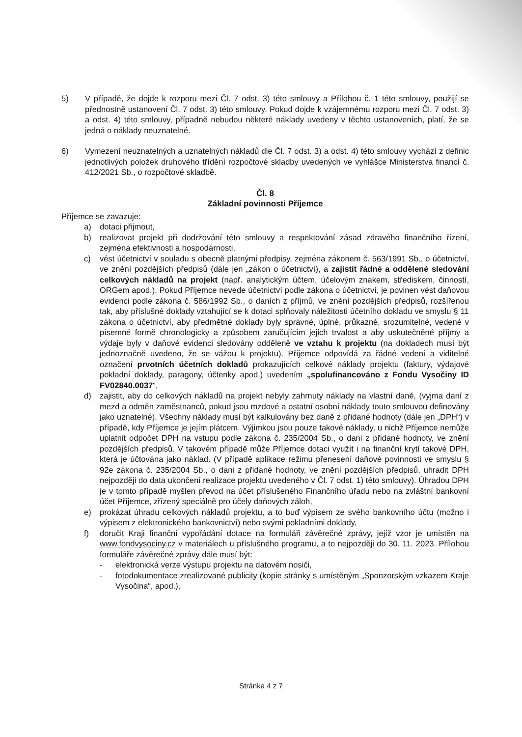5) V případě, že dojde k rozporu mezi Čl. 7 odst. 3) této smlouvy a Přílohou č. 1 této smlouvy, použijí se přednostně ustanovení Čl. 7 odst. 3) této smlouvy. Pokud dojde k vzájemnému rozporu mezi Čl. 7 odst. 3) a odst. 4) této smlouvy, případně nebudou některé náklady uvedeny v těchto ustanoveních, platí, že se jedná o náklady neuznatelné.
6) Vymezení neuznatelných a uznatelných nákladů dle Čl. 7 odst. 3) a odst. 4) této smlouvy vychází z definic jednotlivých položek druhového třídění rozpočtové skladby uvedených ve vyhlášce Ministerstva financí č. 412/2021 Sb., o rozpočtové skladbě.
Čl. 8
Základní povinnosti Příjemce
Příjemce se zavazuje:
a) dotaci přijmout,
b) realizovat projekt při dodržování této smlouvy a respektování zásad zdravého finančního řízení, zejména efektivnosti a hospodárnosti,
c) vést účetnictví v souladu s obecně platnými předpisy, zejména zákonem č. 563/1991 Sb., o účetnictví, ve znění pozdějších předpisů (dále jen „zákon o účetnictví), a zajistit řádné a oddělené sledování celkových nákladů na projekt (např. analytickým účtem, účelovým znakem, střediskem, činností, ORGem apod.). Pokud Příjemce nevede účetnictví podle zákona o účetnictví, je povinen vést daňovou evidenci podle zákona č. 586/1992 Sb., o daních z příjmů, ve znění pozdějších předpisů, rozšířenou tak, aby příslušné doklady vztahující se k dotaci splňovaly náležitosti účetního dokladu ve smyslu § 11 zákona o účetnictví, aby předmětné doklady byly správné, úplné, průkazné, srozumitelné, vedené v písemné formě chronologicky a způsobem zaručujícím jejich trvalost a aby uskutečněné příjmy a výdaje byly v daňové evidenci sledovány odděleně ve vztahu k projektu (na dokladech musí být jednoznačně uvedeno, že se vážou k projektu). Příjemce odpovídá za řádné vedení a viditelné označení prvotních účetních dokladů prokazujících celkové náklady projektu (faktury, výdajové pokladní doklady, paragony, účtenky apod.) uvedením „spolufinancováno z Fondu Vysočiny ID FV02840.0037“,
d) zajistit, aby do celkových nákladů na projekt nebyly zahrnuty náklady na vlastní daně, (vyjma daní z mezd a odměn zaměstnanců, pokud jsou mzdové a ostatní osobní náklady touto smlouvou definovány jako uznatelné). Všechny náklady musí být kalkulovány bez daně z přidané hodnoty (dále jen „DPH“) v případě, kdy Příjemce je jejím plátcem. Výjimkou jsou pouze takové náklady, u nichž Příjemce nemůže uplatnit odpočet DPH na vstupu podle zákona č. 235/2004 Sb., o dani z přidané hodnoty, ve znění pozdějších předpisů. V takovém případě může Příjemce dotaci využít i na finanční krytí takové DPH, která je účtována jako náklad. (V případě aplikace režimu přenesení daňové povinnosti ve smyslu § 92e zákona č. 235/2004 Sb., o dani z přidané hodnoty, ve znění pozdějších předpisů, uhradit DPH nejpozději do data ukončení realizace projektu uvedeného v Čl. 7 odst. 1) této smlouvy). Úhradou DPH je v tomto případě myšlen převod na účet příslušeného Finančního úřadu nebo na zvláštní bankovní účet Příjemce, zřízený speciálně pro účely daňových záloh,
e) prokázat úhradu celkových nákladů projektu, a to buď výpisem ze svého bankovního účtu (možno i výpisem z elektronického bankovnictví) nebo svými pokladními doklady,
f) doručit Kraji finanční vypořádání dotace na formuláři závěrečné zprávy, jejíž vzor je umístěn na www.fondvysociny.cz v materiálech u příslušného programu, a to nejpozději do 30. 11. 2023. Přílohou formuláře závěrečné zprávy dále musí být:
- elektronická verze výstupu projektu na datovém nosiči,
- fotodokumentace zrealizované publicity (kopie stránky s umístěným „Sponzorským vzkazem Kraje Vysočina“, apod.),
Stránka 4 z 7